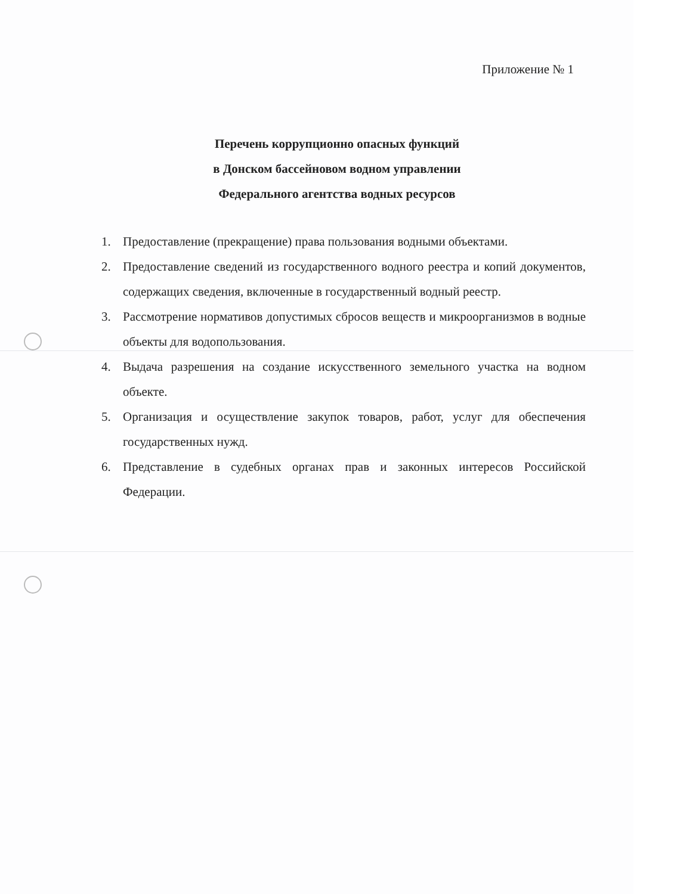Приложение № 1
Перечень коррупционно опасных функций
в Донском бассейновом водном управлении
Федерального агентства водных ресурсов
1. Предоставление (прекращение) права пользования водными объектами.
2. Предоставление сведений из государственного водного реестра и копий документов, содержащих сведения, включенные в государственный водный реестр.
3. Рассмотрение нормативов допустимых сбросов веществ и микроорганизмов в водные объекты для водопользования.
4. Выдача разрешения на создание искусственного земельного участка на водном объекте.
5. Организация и осуществление закупок товаров, работ, услуг для обеспечения государственных нужд.
6. Представление в судебных органах прав и законных интересов Российской Федерации.